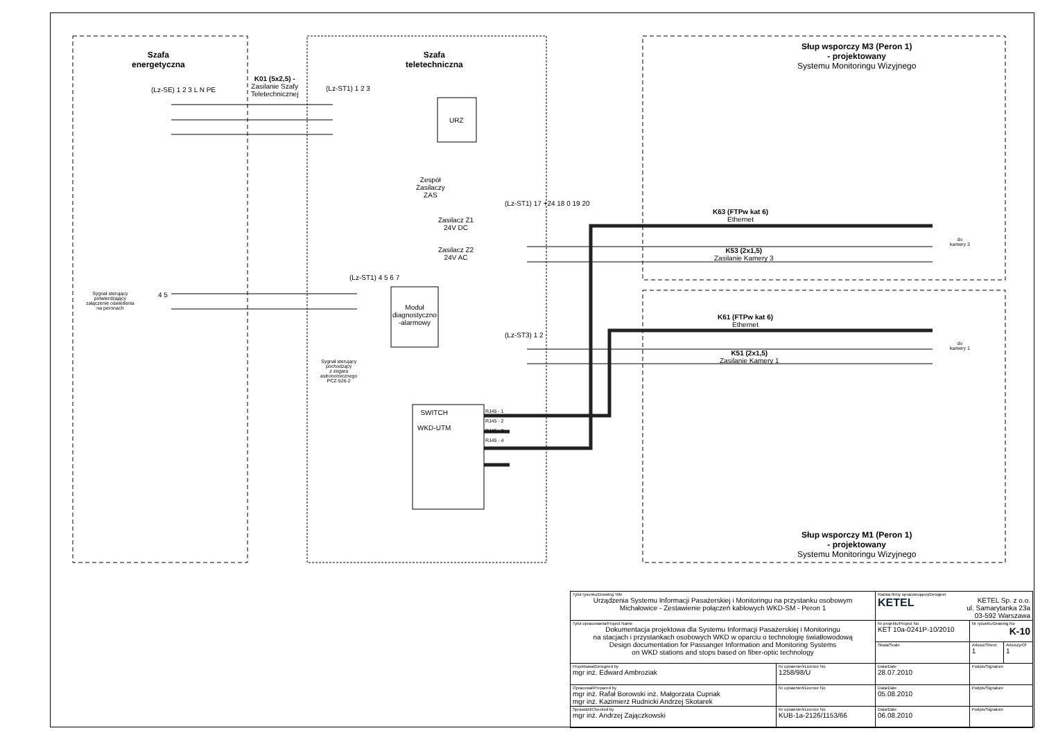Szafa
energetyczna
Szafa
teletechniczna
Słup wsporczy M3 (Peron 1)
- projektowany
Systemu Monitoringu Wizyjnego
Słup wsporczy M1 (Peron 1)
- projektowany
Systemu Monitoringu Wizyjnego
K01 (5x2,5) -
Zasilanie Szafy
Teletechnicznej
(Lz-SE) 1 2 3 L N PE (Lz-ST1) 1 2 3
URZ
Zespół
Zasilaczy
ZAS
Zasilacz Z1
24V DC
Zasilacz Z2
24V AC
(Lz-ST1) 17 +24 18 0 19 20
(Lz-ST1) 4 5 6 7
Sygnał sterujący
potwierdzający
załączenie oświetlenia
na peronach
4 5
Moduł
diagnostyczno
-alarmowy
Sygnał sterujący
pochodzący
z zegara
astronomicznego
PCZ-526-2
SWITCH
WKD-UTM
RJ45 - 1
RJ45 - 2
RJ45 - 3
RJ45 - 4
K63 (FTPw kat 6)
Ethernet
K53 (2x1,5)
Zasilanie Kamery 3
do
kamery 3
K61 (FTPw kat 6)
Ethernet
K51 (2x1,5)
Zasilanie Kamery 1
do
kamery 1
(Lz-ST3) 1 2
| Tytuł rysunku/Drawing Title Urządzenia Systemu Informacji Pasażerskiej i Monitoringu na przystanku osobowym Michałowice - Zestawienie połączeń kablowych WKD-SM - Peron 1 | | Nazwa firmy opracowującej/Designer KETEL KETEL Sp. z o.o. ul. Samarytanka 23a 03-592 Warszawa | | |
| Tytuł opracowania/Project Name Dokumentacja projektowa dla Systemu Informacji Pasażerskiej i Monitoringu na stacjach i przystankach osobowych WKD w oparciu o technologię światłowodową Design documentation for Passanger Information and Monitoring Systems on WKD stations and stops based on fiber-optic technology | | Nr projektu/Project No KET 10a-0241P-10/2010 | Nr rysunku/Drawing No K-10 | |
| | | Skala/Scale | Arkusz/Sheet 1 | Arkuszy/Of 1 |
| Projektował/Designed by mgr inż. Edward Ambroziak | Nr uprawnień/Licence No 1258/98/U | Data/Date 28.07.2010 | Podpis/Signature | |
| Opracował/Prepared by mgr inż. Rafał Borowski inż. Małgorzata Cupriak mgr inż. Kazimierz Rudnicki Andrzej Skotarek | Nr uprawnień/Licence No | Data/Date 05.08.2010 | Podpis/Signature | |
| Sprawdził/Checked by mgr inż. Andrzej Zajączkowski | Nr uprawnień/Licence No KUB-1a-2126/1153/66 | Data/Date 06.08.2010 | Podpis/Signature | |